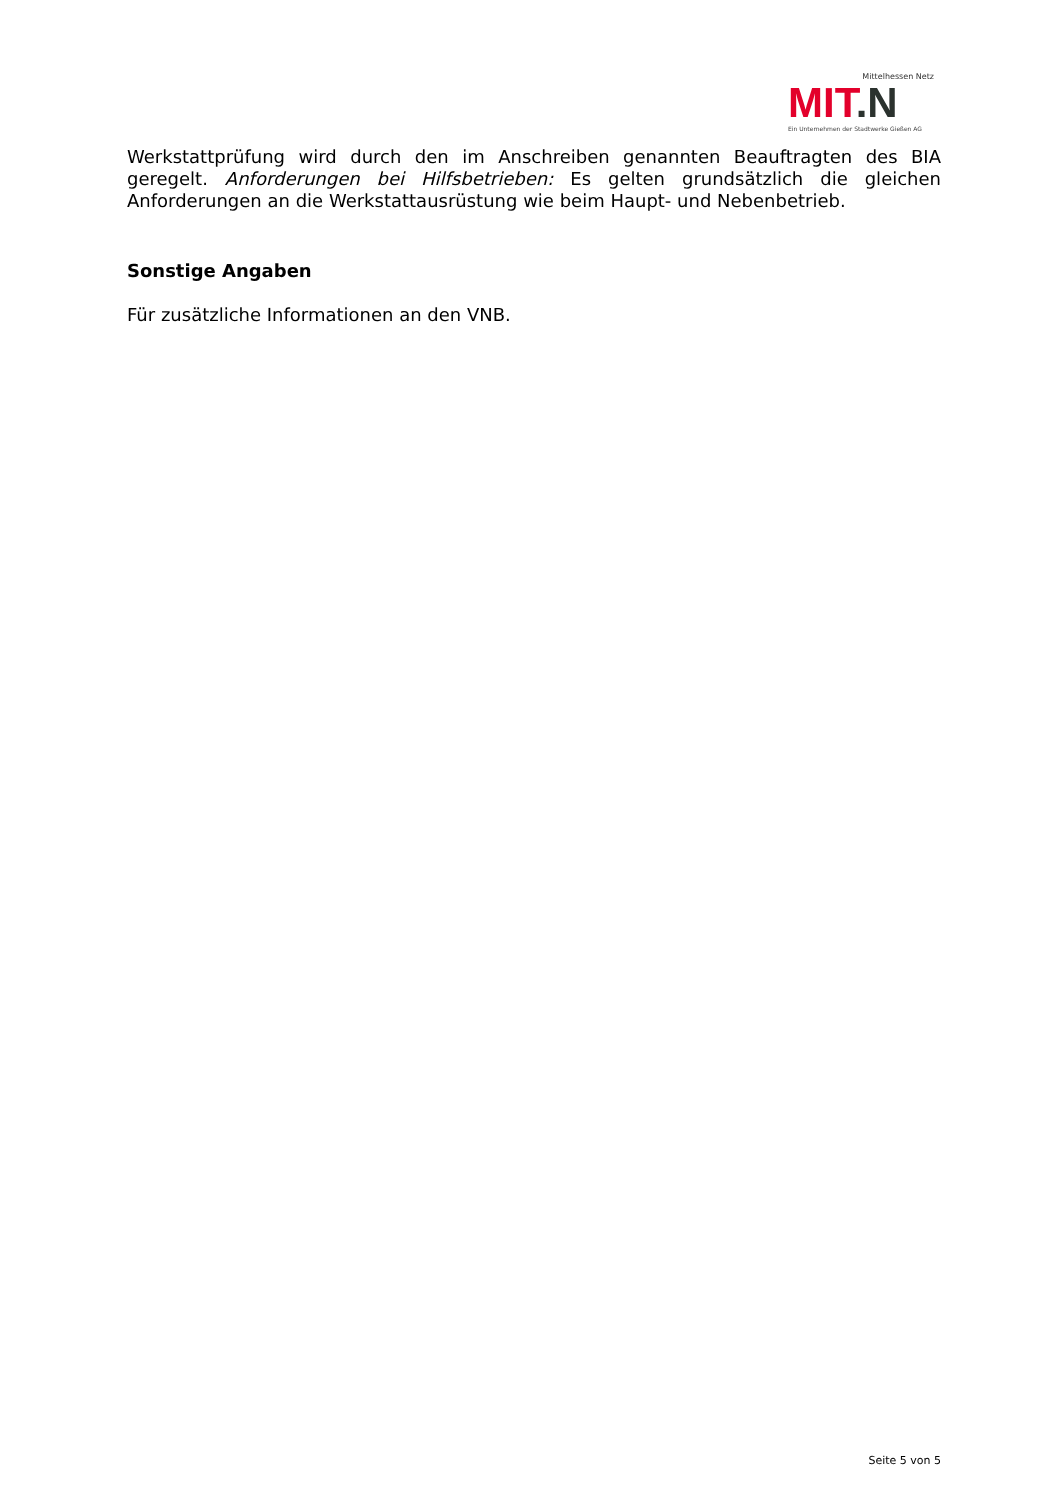Mittelhessen Netz
MIT.N
Ein Unternehmen der Stadtwerke Gießen AG
Werkstattprüfung wird durch den im Anschreiben genannten Beauftragten des BIA geregelt. Anforderungen bei Hilfsbetrieben: Es gelten grundsätzlich die gleichen Anforderungen an die Werkstattausrüstung wie beim Haupt- und Nebenbetrieb.
Sonstige Angaben
Für zusätzliche Informationen an den VNB.
Seite 5 von 5